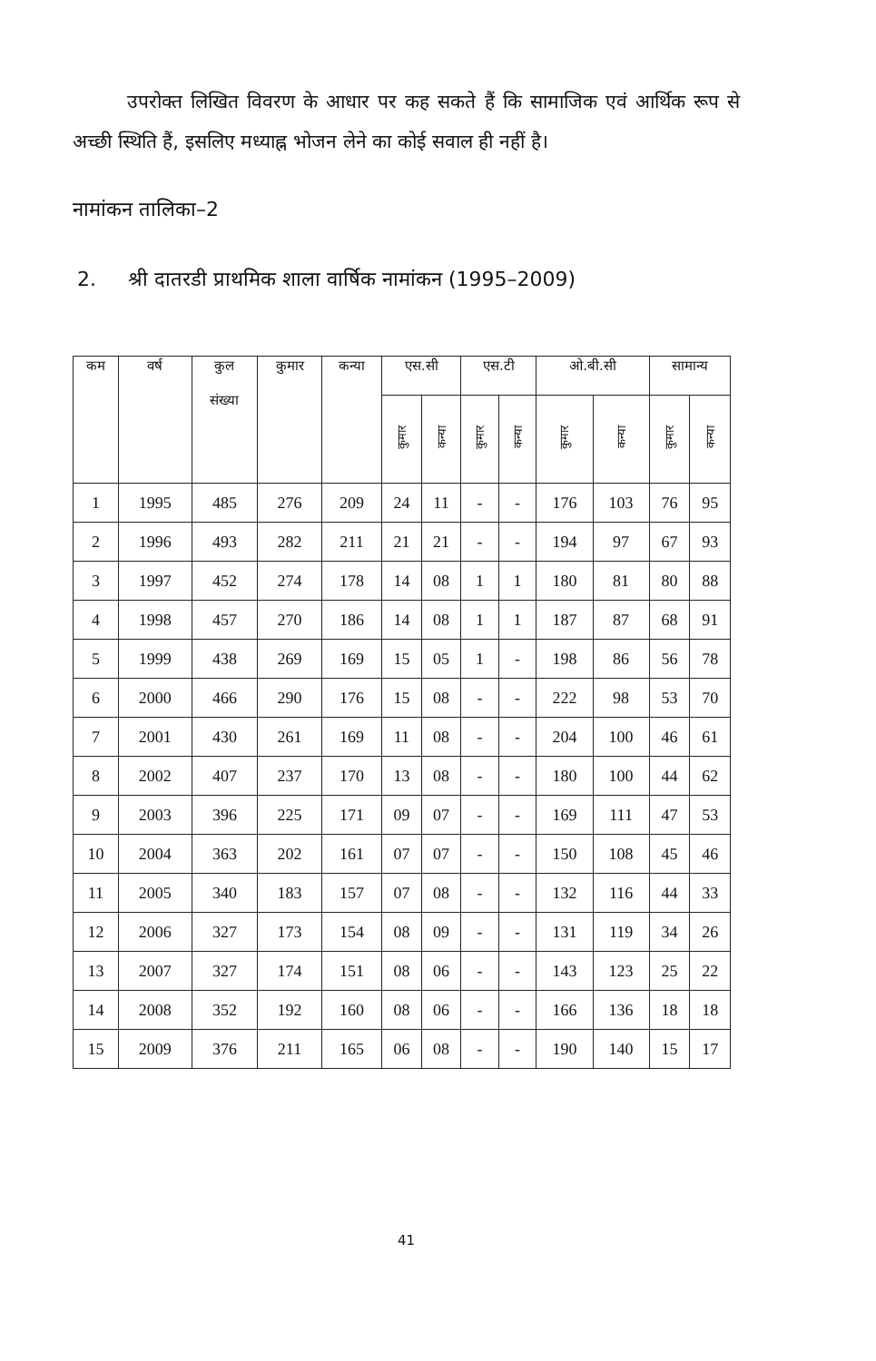उपरोक्त लिखित विवरण के आधार पर कह सकते हैं कि सामाजिक एवं आर्थिक रूप से अच्छी स्थिति हैं, इसलिए मध्याह्न भोजन लेने का कोई सवाल ही नहीं है।
नामांकन तालिका–2
2. श्री दातरडी प्राथमिक शाला वार्षिक नामांकन (1995–2009)
| कम | वर्ष | कुल संख्या | कुमार | कन्या | एस.सी | | एस.टी | | ओ.बी.सी | | सामान्य | |
| --- | --- | --- | --- | --- | --- | --- | --- | --- | --- | --- | --- | --- |
| | | | | | कुमार | कन्या | कुमार | कन्या | कुमार | कन्या | कुमार | कन्या |
| 1 | 1995 | 485 | 276 | 209 | 24 | 11 | - | - | 176 | 103 | 76 | 95 |
| 2 | 1996 | 493 | 282 | 211 | 21 | 21 | - | - | 194 | 97 | 67 | 93 |
| 3 | 1997 | 452 | 274 | 178 | 14 | 08 | 1 | 1 | 180 | 81 | 80 | 88 |
| 4 | 1998 | 457 | 270 | 186 | 14 | 08 | 1 | 1 | 187 | 87 | 68 | 91 |
| 5 | 1999 | 438 | 269 | 169 | 15 | 05 | 1 | - | 198 | 86 | 56 | 78 |
| 6 | 2000 | 466 | 290 | 176 | 15 | 08 | - | - | 222 | 98 | 53 | 70 |
| 7 | 2001 | 430 | 261 | 169 | 11 | 08 | - | - | 204 | 100 | 46 | 61 |
| 8 | 2002 | 407 | 237 | 170 | 13 | 08 | - | - | 180 | 100 | 44 | 62 |
| 9 | 2003 | 396 | 225 | 171 | 09 | 07 | - | - | 169 | 111 | 47 | 53 |
| 10 | 2004 | 363 | 202 | 161 | 07 | 07 | - | - | 150 | 108 | 45 | 46 |
| 11 | 2005 | 340 | 183 | 157 | 07 | 08 | - | - | 132 | 116 | 44 | 33 |
| 12 | 2006 | 327 | 173 | 154 | 08 | 09 | - | - | 131 | 119 | 34 | 26 |
| 13 | 2007 | 327 | 174 | 151 | 08 | 06 | - | - | 143 | 123 | 25 | 22 |
| 14 | 2008 | 352 | 192 | 160 | 08 | 06 | - | - | 166 | 136 | 18 | 18 |
| 15 | 2009 | 376 | 211 | 165 | 06 | 08 | - | - | 190 | 140 | 15 | 17 |
41